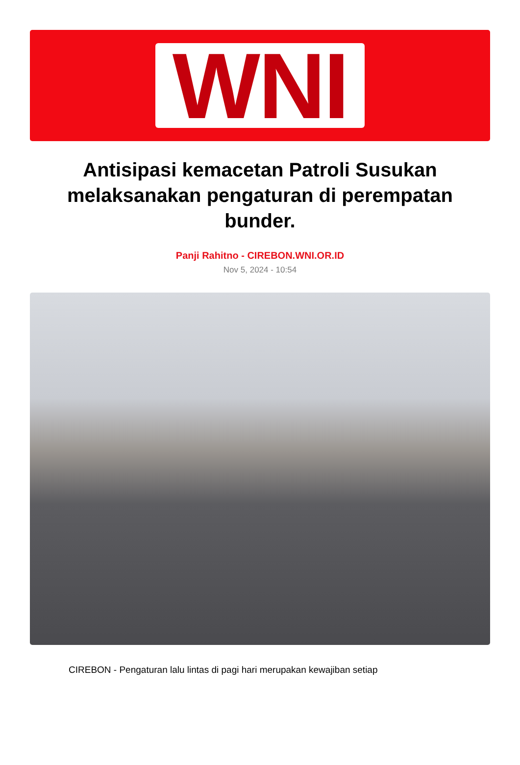WNI
Antisipasi kemacetan Patroli Susukan melaksanakan pengaturan di perempatan bunder.
Panji Rahitno - CIREBON.WNI.OR.ID
Nov 5, 2024 - 10:54
CIREBON - Pengaturan lalu lintas di pagi hari merupakan kewajiban setiap